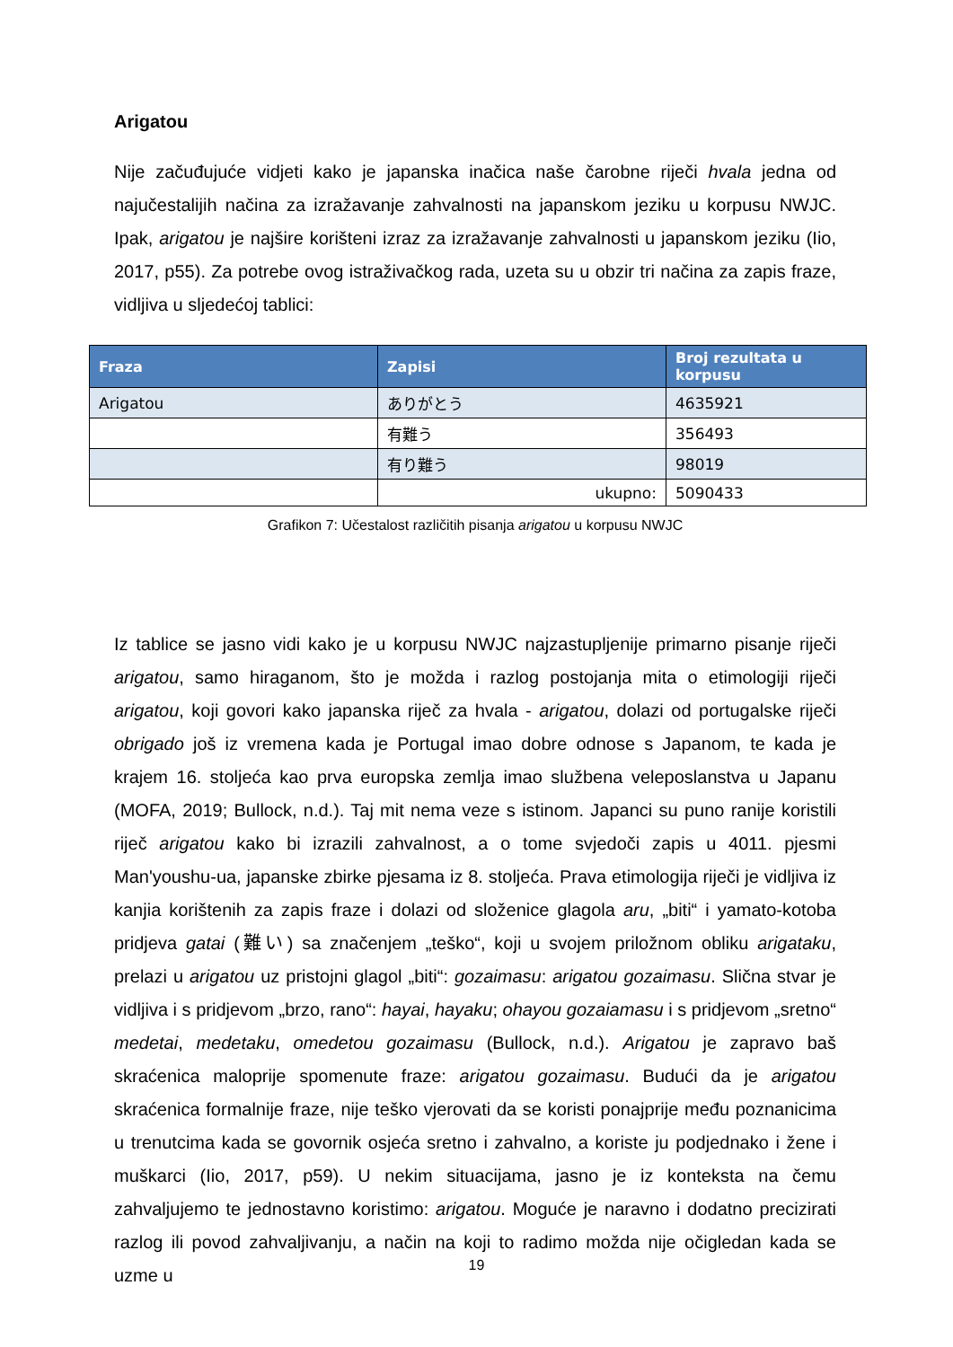Arigatou
Nije začuđujuće vidjeti kako je japanska inačica naše čarobne riječi hvala jedna od najučestalijih načina za izražavanje zahvalnosti na japanskom jeziku u korpusu NWJC. Ipak, arigatou je najšire korišteni izraz za izražavanje zahvalnosti u japanskom jeziku (Iio, 2017, p55). Za potrebe ovog istraživačkog rada, uzeta su u obzir tri načina za zapis fraze, vidljiva u sljedećoj tablici:
| Fraza | Zapisi | Broj rezultata u korpusu |
| --- | --- | --- |
| Arigatou | ありがとう | 4635921 |
| | 有難う | 356493 |
| | 有り難う | 98019 |
| | ukupno: | 5090433 |
Grafikon 7: Učestalost različitih pisanja arigatou u korpusu NWJC
Iz tablice se jasno vidi kako je u korpusu NWJC najzastupljenije primarno pisanje riječi arigatou, samo hiraganom, što je možda i razlog postojanja mita o etimologiji riječi arigatou, koji govori kako japanska riječ za hvala - arigatou, dolazi od portugalske riječi obrigado još iz vremena kada je Portugal imao dobre odnose s Japanom, te kada je krajem 16. stoljeća kao prva europska zemlja imao službena veleposlanstva u Japanu (MOFA, 2019; Bullock, n.d.). Taj mit nema veze s istinom. Japanci su puno ranije koristili riječ arigatou kako bi izrazili zahvalnost, a o tome svjedoči zapis u 4011. pjesmi Man'youshu-ua, japanske zbirke pjesama iz 8. stoljeća. Prava etimologija riječi je vidljiva iz kanjia korištenih za zapis fraze i dolazi od složenice glagola aru, „biti“ i yamato-kotoba pridjeva gatai (難い) sa značenjem „teško“, koji u svojem priložnom obliku arigataku, prelazi u arigatou uz pristojni glagol „biti“: gozaimasu: arigatou gozaimasu. Slična stvar je vidljiva i s pridjevom „brzo, rano“: hayai, hayaku; ohayou gozaiamasu i s pridjevom „sretno“ medetai, medetaku, omedetou gozaimasu (Bullock, n.d.). Arigatou je zapravo baš skraćenica maloprije spomenute fraze: arigatou gozaimasu. Budući da je arigatou skraćenica formalnije fraze, nije teško vjerovati da se koristi ponajprije među poznanicima u trenutcima kada se govornik osjeća sretno i zahvalno, a koriste ju podjednako i žene i muškarci (Iio, 2017, p59). U nekim situacijama, jasno je iz konteksta na čemu zahvaljujemo te jednostavno koristimo: arigatou. Moguće je naravno i dodatno precizirati razlog ili povod zahvaljivanju, a način na koji to radimo možda nije očigledan kada se uzme u
19